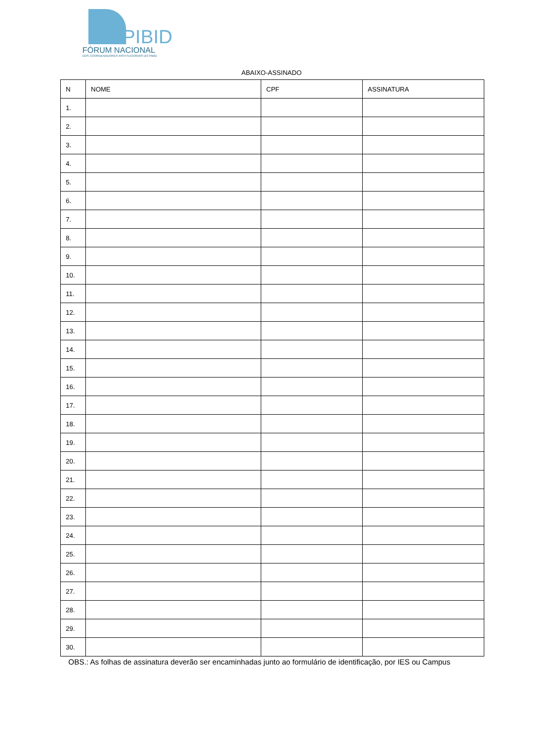PIBID
FÓRUM NACIONAL
DOS COORDENADORES INSTITUCIONAIS DO PIBID
ABAIXO-ASSINADO
| N | NOME | CPF | ASSINATURA |
| --- | --- | --- | --- |
| 1. | | | |
| 2. | | | |
| 3. | | | |
| 4. | | | |
| 5. | | | |
| 6. | | | |
| 7. | | | |
| 8. | | | |
| 9. | | | |
| 10. | | | |
| 11. | | | |
| 12. | | | |
| 13. | | | |
| 14. | | | |
| 15. | | | |
| 16. | | | |
| 17. | | | |
| 18. | | | |
| 19. | | | |
| 20. | | | |
| 21. | | | |
| 22. | | | |
| 23. | | | |
| 24. | | | |
| 25. | | | |
| 26. | | | |
| 27. | | | |
| 28. | | | |
| 29. | | | |
| 30. | | | |
OBS.: As folhas de assinatura deverão ser encaminhadas junto ao formulário de identificação, por IES ou Campus